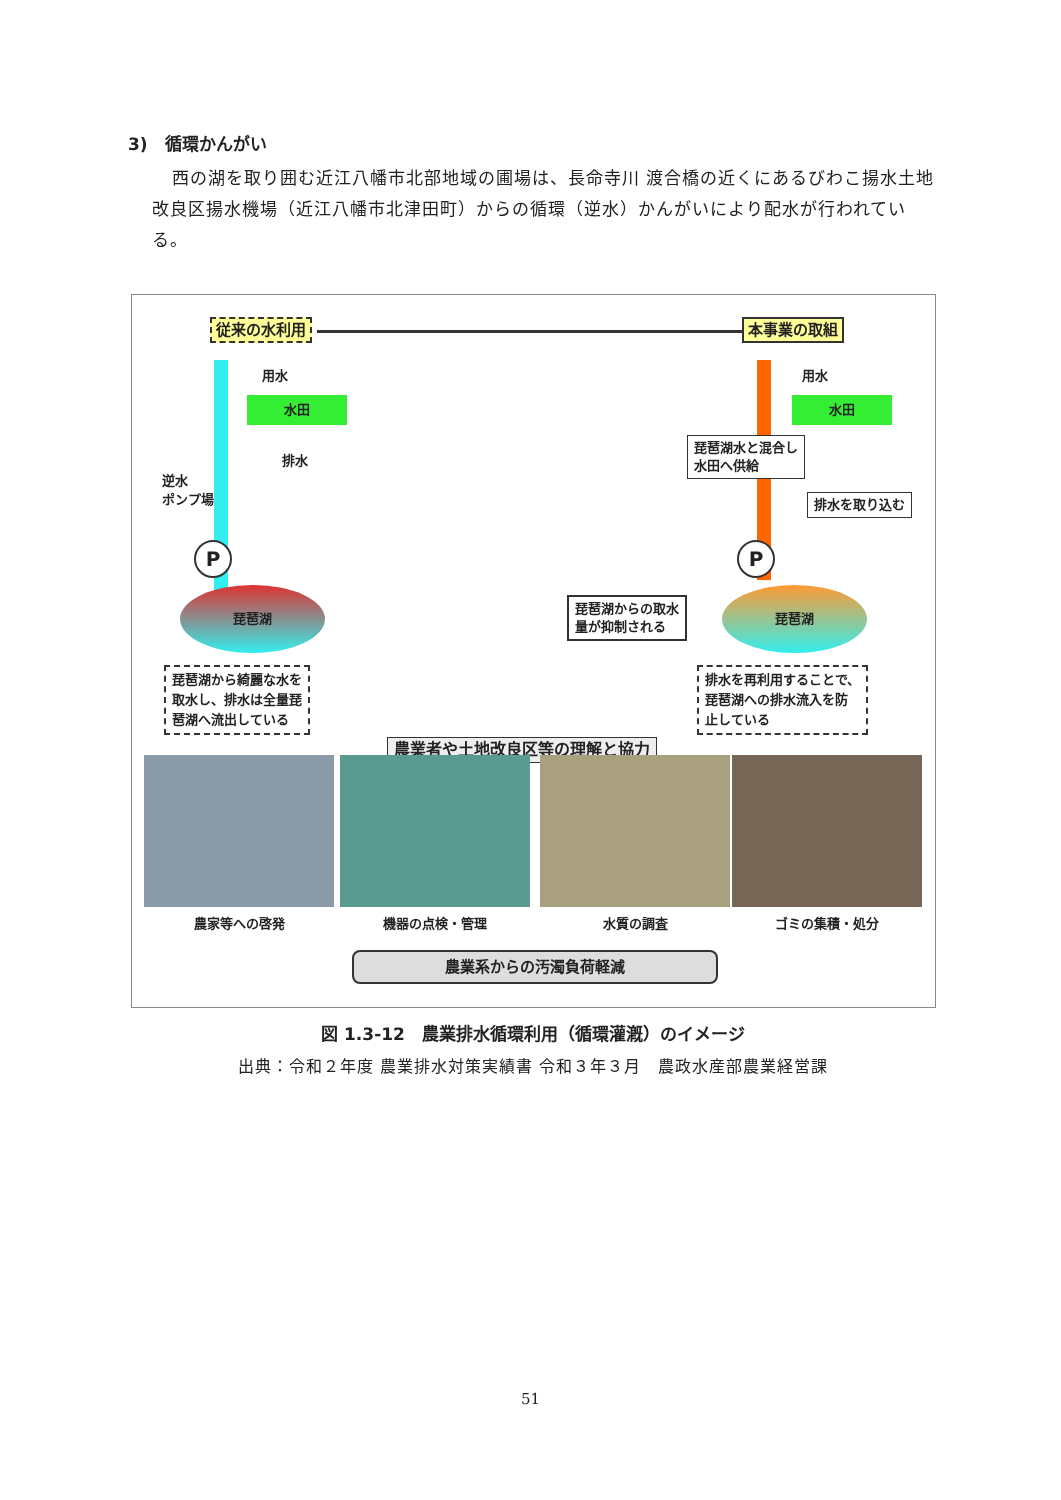3)　循環かんがい
西の湖を取り囲む近江八幡市北部地域の圃場は、長命寺川 渡合橋の近くにあるびわこ揚水土地改良区揚水機場（近江八幡市北津田町）からの循環（逆水）かんがいにより配水が行われている。
従来の水利用 本事業の取組
用水 用水
水田 水田
排水
逆水
ポンプ場
P P
琵琶湖 琵琶湖
琵琶湖水と混合し
水田へ供給
排水を取り込む
琵琶湖からの取水
量が抑制される
琵琶湖から綺麗な水を
取水し、排水は全量琵
琶湖へ流出している
排水を再利用することで、
琵琶湖への排水流入を防
止している
農業者や土地改良区等の理解と協力
農家等への啓発 機器の点検・管理 水質の調査 ゴミの集積・処分
農業系からの汚濁負荷軽減
図 1.3-12　農業排水循環利用（循環灌漑）のイメージ
出典：令和２年度 農業排水対策実績書 令和３年３月　農政水産部農業経営課
51